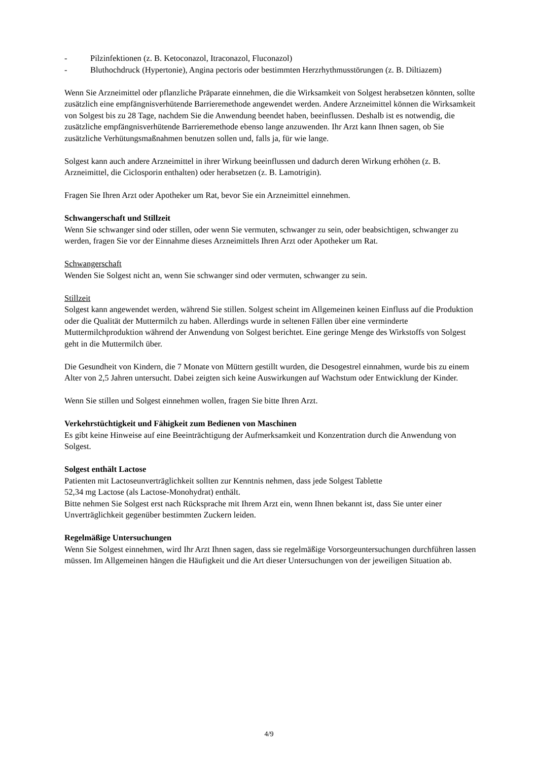- Pilzinfektionen (z. B. Ketoconazol, Itraconazol, Fluconazol)
- Bluthochdruck (Hypertonie), Angina pectoris oder bestimmten Herzrhythmusstörungen (z. B. Diltiazem)
Wenn Sie Arzneimittel oder pflanzliche Präparate einnehmen, die die Wirksamkeit von Solgest herabsetzen könnten, sollte zusätzlich eine empfängnisverhütende Barrieremethode angewendet werden. Andere Arzneimittel können die Wirksamkeit von Solgest bis zu 28 Tage, nachdem Sie die Anwendung beendet haben, beeinflussen. Deshalb ist es notwendig, die zusätzliche empfängnisverhütende Barrieremethode ebenso lange anzuwenden. Ihr Arzt kann Ihnen sagen, ob Sie zusätzliche Verhütungsmaßnahmen benutzen sollen und, falls ja, für wie lange.
Solgest kann auch andere Arzneimittel in ihrer Wirkung beeinflussen und dadurch deren Wirkung erhöhen (z. B. Arzneimittel, die Ciclosporin enthalten) oder herabsetzen (z. B. Lamotrigin).
Fragen Sie Ihren Arzt oder Apotheker um Rat, bevor Sie ein Arzneimittel einnehmen.
Schwangerschaft und Stillzeit
Wenn Sie schwanger sind oder stillen, oder wenn Sie vermuten, schwanger zu sein, oder beabsichtigen, schwanger zu werden, fragen Sie vor der Einnahme dieses Arzneimittels Ihren Arzt oder Apotheker um Rat.
Schwangerschaft
Wenden Sie Solgest nicht an, wenn Sie schwanger sind oder vermuten, schwanger zu sein.
Stillzeit
Solgest kann angewendet werden, während Sie stillen. Solgest scheint im Allgemeinen keinen Einfluss auf die Produktion oder die Qualität der Muttermilch zu haben. Allerdings wurde in seltenen Fällen über eine verminderte Muttermilchproduktion während der Anwendung von Solgest berichtet. Eine geringe Menge des Wirkstoffs von Solgest geht in die Muttermilch über.
Die Gesundheit von Kindern, die 7 Monate von Müttern gestillt wurden, die Desogestrel einnahmen, wurde bis zu einem Alter von 2,5 Jahren untersucht. Dabei zeigten sich keine Auswirkungen auf Wachstum oder Entwicklung der Kinder.
Wenn Sie stillen und Solgest einnehmen wollen, fragen Sie bitte Ihren Arzt.
Verkehrstüchtigkeit und Fähigkeit zum Bedienen von Maschinen
Es gibt keine Hinweise auf eine Beeinträchtigung der Aufmerksamkeit und Konzentration durch die Anwendung von Solgest.
Solgest enthält Lactose
Patienten mit Lactoseunverträglichkeit sollten zur Kenntnis nehmen, dass jede Solgest Tablette
52,34 mg Lactose (als Lactose-Monohydrat) enthält.
Bitte nehmen Sie Solgest erst nach Rücksprache mit Ihrem Arzt ein, wenn Ihnen bekannt ist, dass Sie unter einer Unverträglichkeit gegenüber bestimmten Zuckern leiden.
Regelmäßige Untersuchungen
Wenn Sie Solgest einnehmen, wird Ihr Arzt Ihnen sagen, dass sie regelmäßige Vorsorgeuntersuchungen durchführen lassen müssen. Im Allgemeinen hängen die Häufigkeit und die Art dieser Untersuchungen von der jeweiligen Situation ab.
4/9